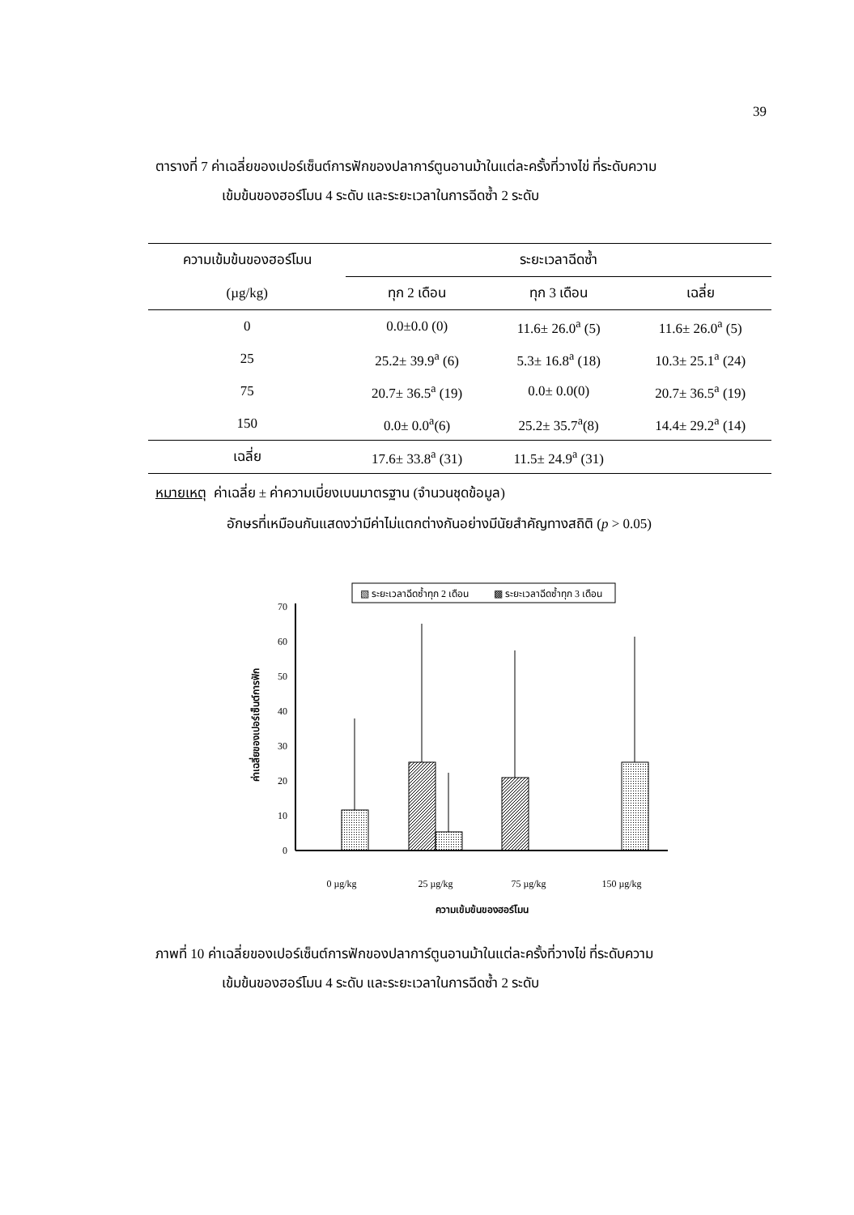39
ตารางที่ 7 ค่าเฉลี่ยของเปอร์เซ็นต์การฟักของปลาการ์ตูนอานม้าในแต่ละครั้งที่วางไข่ ที่ระดับความ
เข้มข้นของฮอร์โมน 4 ระดับ และระยะเวลาในการฉีดซ้ำ 2 ระดับ
| ความเข้มข้นของฮอร์โมน | ระยะเวลาฉีดซ้ำ | | |
| --- | --- | --- | --- |
| (µg/kg) | ทุก 2 เดือน | ทุก 3 เดือน | เฉลี่ย |
| 0 | 0.0±0.0 (0) | 11.6± 26.0<sup>a</sup> (5) | 11.6± 26.0<sup>a</sup> (5) |
| 25 | 25.2± 39.9<sup>a</sup> (6) | 5.3± 16.8<sup>a</sup> (18) | 10.3± 25.1<sup>a</sup> (24) |
| 75 | 20.7± 36.5<sup>a</sup> (19) | 0.0± 0.0(0) | 20.7± 36.5<sup>a</sup> (19) |
| 150 | 0.0± 0.0<sup>a</sup>(6) | 25.2± 35.7<sup>a</sup>(8) | 14.4± 29.2<sup>a</sup> (14) |
| เฉลี่ย | 17.6± 33.8<sup>a</sup> (31) | 11.5± 24.9<sup>a</sup> (31) | |
หมายเหตุ ค่าเฉลี่ย ± ค่าความเบี่ยงเบนมาตรฐาน (จำนวนชุดข้อมูล)
อักษรที่เหมือนกันแสดงว่ามีค่าไม่แตกต่างกันอย่างมีนัยสำคัญทางสถิติ (p > 0.05)
▧ ระยะเวลาฉีดซ้ำทุก 2 เดือน
▩ ระยะเวลาฉีดซ้ำทุก 3 เดือน
0
10
20
30
40
50
60
70
ค่าเฉลี่ยของเปอร์เซ็นต์การฟัก
0 µg/kg
25 µg/kg
75 µg/kg
150 µg/kg
ความเข้มข้นของฮอร์โมน
ภาพที่ 10 ค่าเฉลี่ยของเปอร์เซ็นต์การฟักของปลาการ์ตูนอานม้าในแต่ละครั้งที่วางไข่ ที่ระดับความ
เข้มข้นของฮอร์โมน 4 ระดับ และระยะเวลาในการฉีดซ้ำ 2 ระดับ